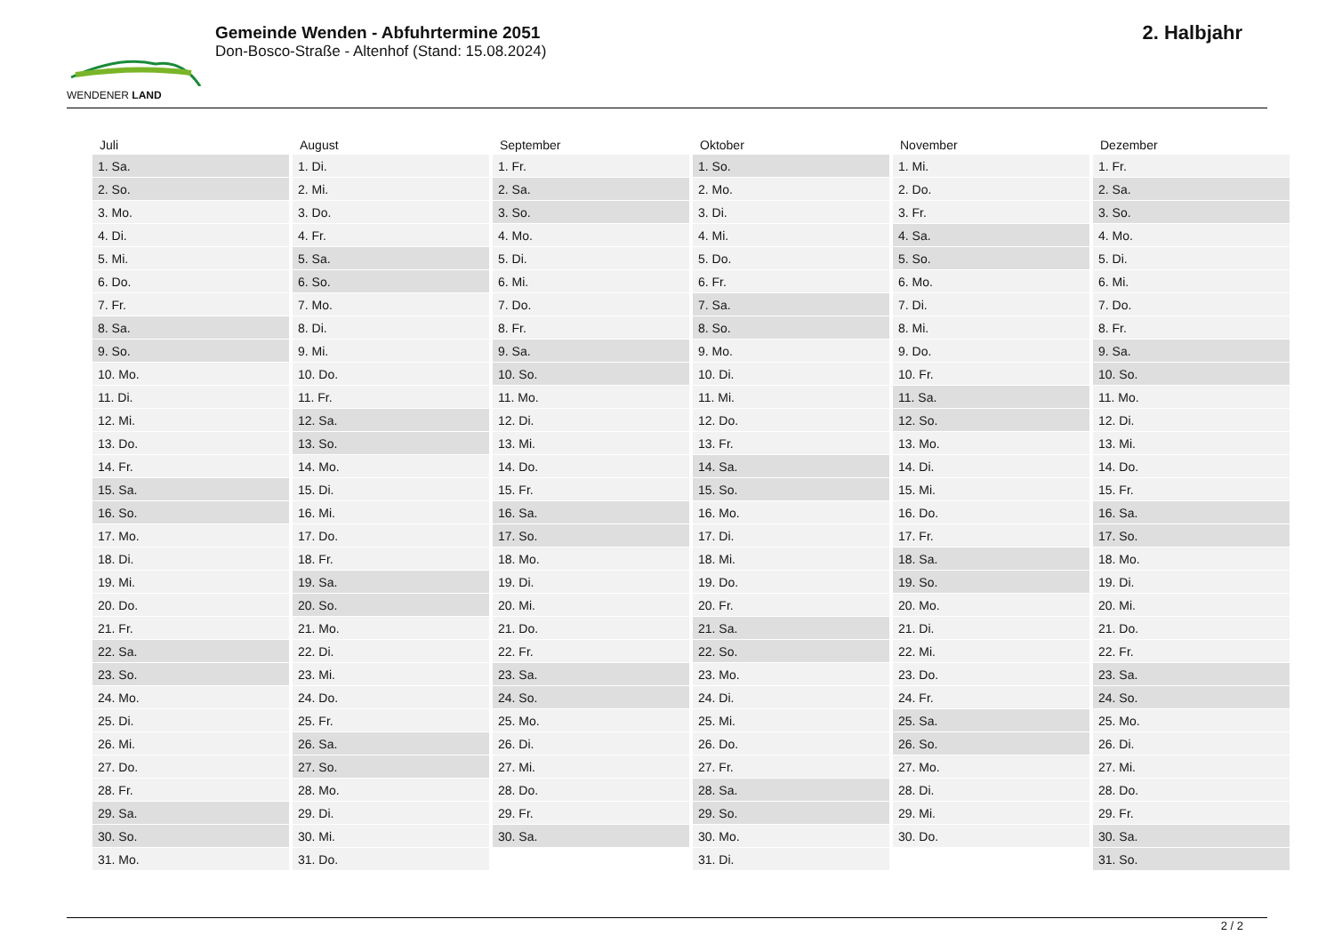WENDENER LAND
Gemeinde Wenden - Abfuhrtermine 2051
Don-Bosco-Straße - Altenhof (Stand: 15.08.2024)
2. Halbjahr
| Juli | August | September | Oktober | November | Dezember |
| --- | --- | --- | --- | --- | --- |
| 1. Sa. | 1. Di. | 1. Fr. | 1. So. | 1. Mi. | 1. Fr. |
| 2. So. | 2. Mi. | 2. Sa. | 2. Mo. | 2. Do. | 2. Sa. |
| 3. Mo. | 3. Do. | 3. So. | 3. Di. | 3. Fr. | 3. So. |
| 4. Di. | 4. Fr. | 4. Mo. | 4. Mi. | 4. Sa. | 4. Mo. |
| 5. Mi. | 5. Sa. | 5. Di. | 5. Do. | 5. So. | 5. Di. |
| 6. Do. | 6. So. | 6. Mi. | 6. Fr. | 6. Mo. | 6. Mi. |
| 7. Fr. | 7. Mo. | 7. Do. | 7. Sa. | 7. Di. | 7. Do. |
| 8. Sa. | 8. Di. | 8. Fr. | 8. So. | 8. Mi. | 8. Fr. |
| 9. So. | 9. Mi. | 9. Sa. | 9. Mo. | 9. Do. | 9. Sa. |
| 10. Mo. | 10. Do. | 10. So. | 10. Di. | 10. Fr. | 10. So. |
| 11. Di. | 11. Fr. | 11. Mo. | 11. Mi. | 11. Sa. | 11. Mo. |
| 12. Mi. | 12. Sa. | 12. Di. | 12. Do. | 12. So. | 12. Di. |
| 13. Do. | 13. So. | 13. Mi. | 13. Fr. | 13. Mo. | 13. Mi. |
| 14. Fr. | 14. Mo. | 14. Do. | 14. Sa. | 14. Di. | 14. Do. |
| 15. Sa. | 15. Di. | 15. Fr. | 15. So. | 15. Mi. | 15. Fr. |
| 16. So. | 16. Mi. | 16. Sa. | 16. Mo. | 16. Do. | 16. Sa. |
| 17. Mo. | 17. Do. | 17. So. | 17. Di. | 17. Fr. | 17. So. |
| 18. Di. | 18. Fr. | 18. Mo. | 18. Mi. | 18. Sa. | 18. Mo. |
| 19. Mi. | 19. Sa. | 19. Di. | 19. Do. | 19. So. | 19. Di. |
| 20. Do. | 20. So. | 20. Mi. | 20. Fr. | 20. Mo. | 20. Mi. |
| 21. Fr. | 21. Mo. | 21. Do. | 21. Sa. | 21. Di. | 21. Do. |
| 22. Sa. | 22. Di. | 22. Fr. | 22. So. | 22. Mi. | 22. Fr. |
| 23. So. | 23. Mi. | 23. Sa. | 23. Mo. | 23. Do. | 23. Sa. |
| 24. Mo. | 24. Do. | 24. So. | 24. Di. | 24. Fr. | 24. So. |
| 25. Di. | 25. Fr. | 25. Mo. | 25. Mi. | 25. Sa. | 25. Mo. |
| 26. Mi. | 26. Sa. | 26. Di. | 26. Do. | 26. So. | 26. Di. |
| 27. Do. | 27. So. | 27. Mi. | 27. Fr. | 27. Mo. | 27. Mi. |
| 28. Fr. | 28. Mo. | 28. Do. | 28. Sa. | 28. Di. | 28. Do. |
| 29. Sa. | 29. Di. | 29. Fr. | 29. So. | 29. Mi. | 29. Fr. |
| 30. So. | 30. Mi. | 30. Sa. | 30. Mo. | 30. Do. | 30. Sa. |
| 31. Mo. | 31. Do. | | 31. Di. | | 31. So. |
2 / 2